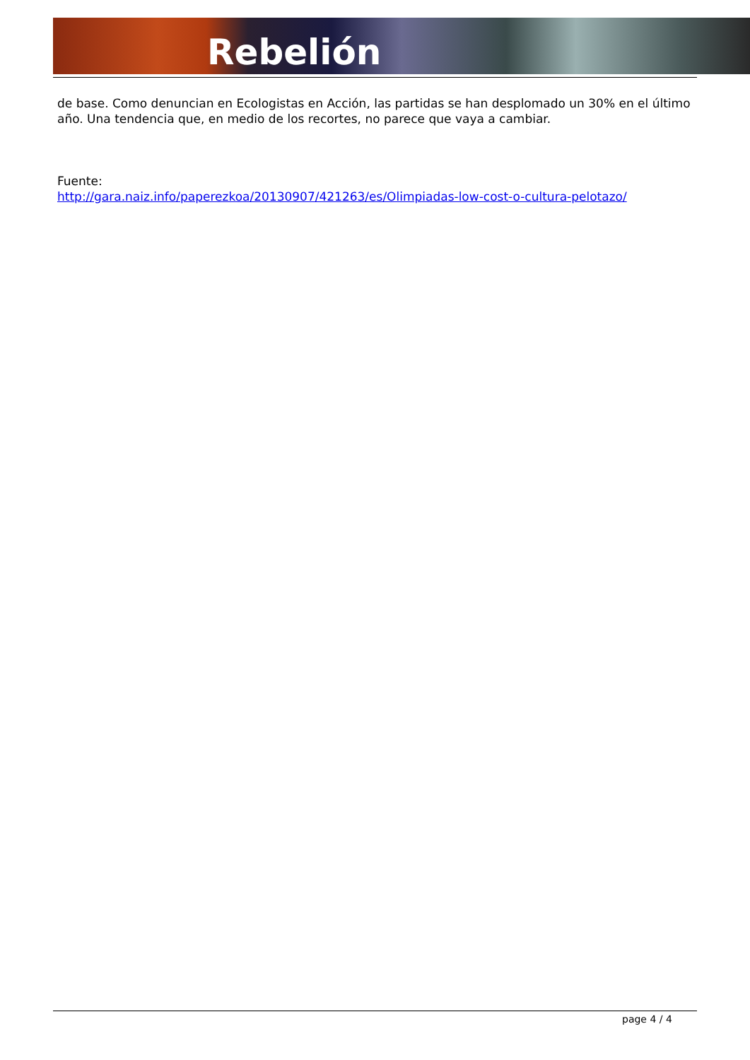Rebelión
de base. Como denuncian en Ecologistas en Acción, las partidas se han desplomado un 30% en el último año. Una tendencia que, en medio de los recortes, no parece que vaya a cambiar.
Fuente:
http://gara.naiz.info/paperezkoa/20130907/421263/es/Olimpiadas-low-cost-o-cultura-pelotazo/
page 4 / 4